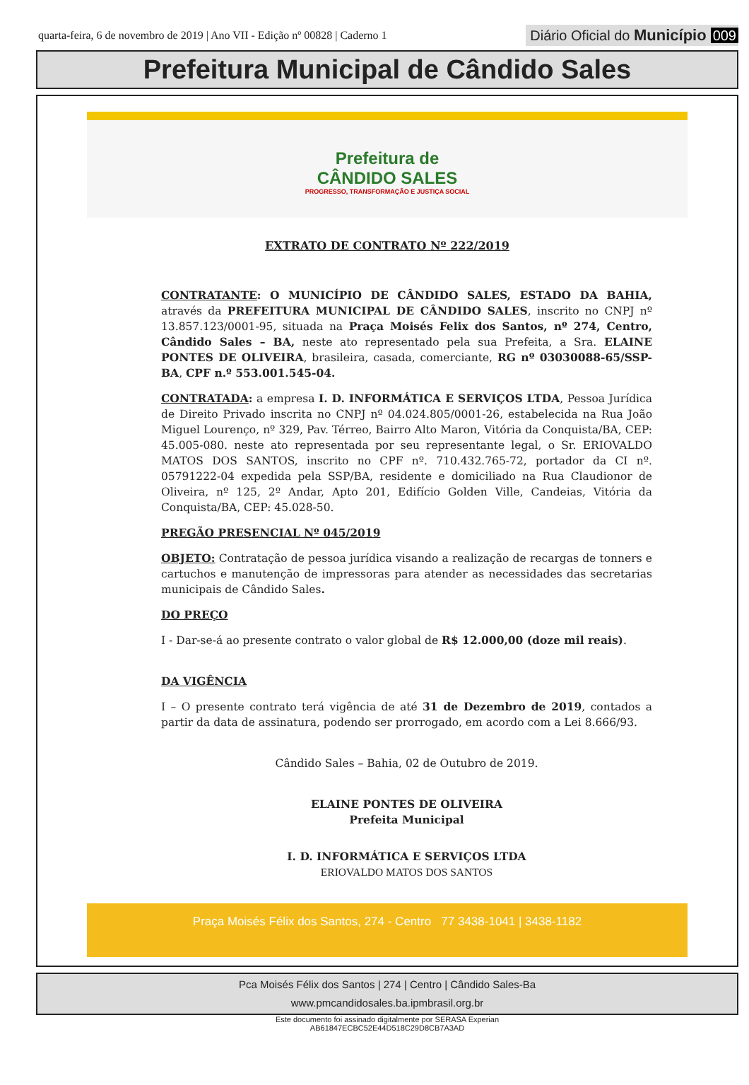quarta-feira, 6 de novembro de 2019 | Ano VII - Edição nº 00828 | Caderno 1
Diário Oficial do Município 009
Prefeitura Municipal de Cândido Sales
Prefeitura de
CÂNDIDO SALES
PROGRESSO, TRANSFORMAÇÃO E JUSTIÇA SOCIAL
EXTRATO DE CONTRATO Nº 222/2019
CONTRATANTE: O MUNICÍPIO DE CÂNDIDO SALES, ESTADO DA BAHIA, através da PREFEITURA MUNICIPAL DE CÂNDIDO SALES, inscrito no CNPJ nº 13.857.123/0001-95, situada na Praça Moisés Felix dos Santos, nº 274, Centro, Cândido Sales – BA, neste ato representado pela sua Prefeita, a Sra. ELAINE PONTES DE OLIVEIRA, brasileira, casada, comerciante, RG nº 03030088-65/SSP-BA, CPF n.º 553.001.545-04.
CONTRATADA: a empresa I. D. INFORMÁTICA E SERVIÇOS LTDA, Pessoa Jurídica de Direito Privado inscrita no CNPJ nº 04.024.805/0001-26, estabelecida na Rua João Miguel Lourenço, nº 329, Pav. Térreo, Bairro Alto Maron, Vitória da Conquista/BA, CEP: 45.005-080. neste ato representada por seu representante legal, o Sr. ERIOVALDO MATOS DOS SANTOS, inscrito no CPF nº. 710.432.765-72, portador da CI nº. 05791222-04 expedida pela SSP/BA, residente e domiciliado na Rua Claudionor de Oliveira, nº 125, 2º Andar, Apto 201, Edifício Golden Ville, Candeias, Vitória da Conquista/BA, CEP: 45.028-50.
PREGÃO PRESENCIAL Nº 045/2019
OBJETO: Contratação de pessoa jurídica visando a realização de recargas de tonners e cartuchos e manutenção de impressoras para atender as necessidades das secretarias municipais de Cândido Sales.
DO PREÇO
I - Dar-se-á ao presente contrato o valor global de R$ 12.000,00 (doze mil reais).
DA VIGÊNCIA
I – O presente contrato terá vigência de até 31 de Dezembro de 2019, contados a partir da data de assinatura, podendo ser prorrogado, em acordo com a Lei 8.666/93.
Cândido Sales – Bahia, 02 de Outubro de 2019.
ELAINE PONTES DE OLIVEIRA
Prefeita Municipal
I. D. INFORMÁTICA E SERVIÇOS LTDA
ERIOVALDO MATOS DOS SANTOS
Praça Moisés Félix dos Santos, 274 - Centro 77 3438-1041 | 3438-1182
Pca Moisés Félix dos Santos | 274 | Centro | Cândido Sales-Ba
www.pmcandidosales.ba.ipmbrasil.org.br
Este documento foi assinado digitalmente por SERASA Experian
AB61847ECBC52E44D518C29D8CB7A3AD